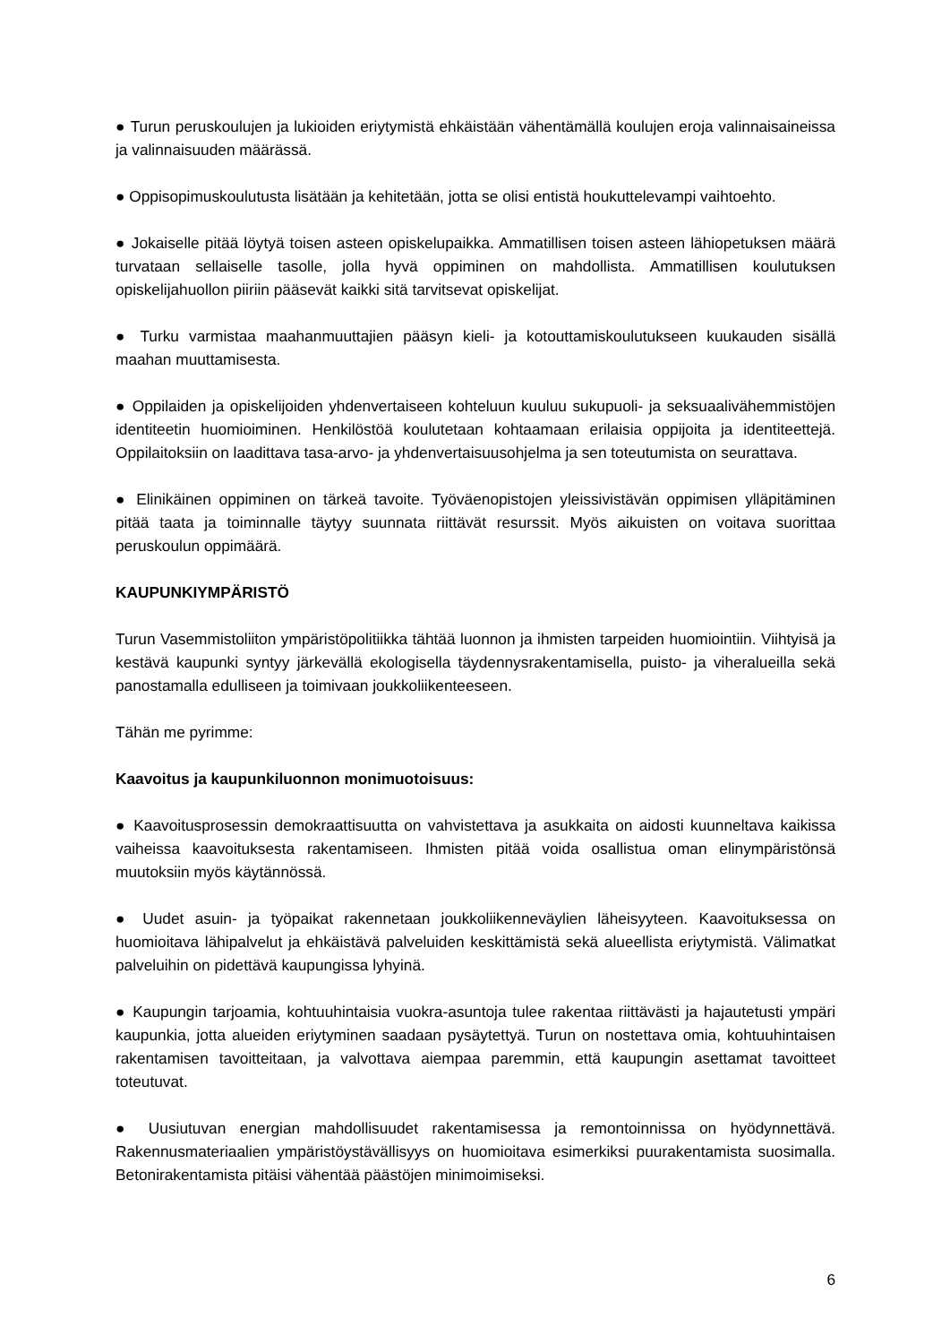● Turun peruskoulujen ja lukioiden eriytymistä ehkäistään vähentämällä koulujen eroja valinnaisaineissa ja valinnaisuuden määrässä.
● Oppisopimuskoulutusta lisätään ja kehitetään, jotta se olisi entistä houkuttelevampi vaihtoehto.
● Jokaiselle pitää löytyä toisen asteen opiskelupaikka. Ammatillisen toisen asteen lähiopetuksen määrä turvataan sellaiselle tasolle, jolla hyvä oppiminen on mahdollista. Ammatillisen koulutuksen opiskelijahuollon piiriin pääsevät kaikki sitä tarvitsevat opiskelijat.
● Turku varmistaa maahanmuuttajien pääsyn kieli- ja kotouttamiskoulutukseen kuukauden sisällä maahan muuttamisesta.
● Oppilaiden ja opiskelijoiden yhdenvertaiseen kohteluun kuuluu sukupuoli- ja seksuaalivähemmistöjen identiteetin huomioiminen. Henkilöstöä koulutetaan kohtaamaan erilaisia oppijoita ja identiteettejä. Oppilaitoksiin on laadittava tasa-arvo- ja yhdenvertaisuusohjelma ja sen toteutumista on seurattava.
● Elinikäinen oppiminen on tärkeä tavoite. Työväenopistojen yleissivistävän oppimisen ylläpitäminen pitää taata ja toiminnalle täytyy suunnata riittävät resurssit. Myös aikuisten on voitava suorittaa peruskoulun oppimäärä.
KAUPUNKIYMPÄRISTÖ
Turun Vasemmistoliiton ympäristöpolitiikka tähtää luonnon ja ihmisten tarpeiden huomiointiin. Viihtyisä ja kestävä kaupunki syntyy järkevällä ekologisella täydennysrakentamisella, puisto- ja viheralueilla sekä panostamalla edulliseen ja toimivaan joukkoliikenteeseen.
Tähän me pyrimme:
Kaavoitus ja kaupunkiluonnon monimuotoisuus:
● Kaavoitusprosessin demokraattisuutta on vahvistettava ja asukkaita on aidosti kuunneltava kaikissa vaiheissa kaavoituksesta rakentamiseen. Ihmisten pitää voida osallistua oman elinympäristönsä muutoksiin myös käytännössä.
● Uudet asuin- ja työpaikat rakennetaan joukkoliikenneväylien läheisyyteen. Kaavoituksessa on huomioitava lähipalvelut ja ehkäistävä palveluiden keskittämistä sekä alueellista eriytymistä. Välimatkat palveluihin on pidettävä kaupungissa lyhyinä.
● Kaupungin tarjoamia, kohtuuhintaisia vuokra-asuntoja tulee rakentaa riittävästi ja hajautetusti ympäri kaupunkia, jotta alueiden eriytyminen saadaan pysäytettyä. Turun on nostettava omia, kohtuuhintaisen rakentamisen tavoitteitaan, ja valvottava aiempaa paremmin, että kaupungin asettamat tavoitteet toteutuvat.
● Uusiutuvan energian mahdollisuudet rakentamisessa ja remontoinnissa on hyödynnettävä. Rakennusmateriaalien ympäristöystävällisyys on huomioitava esimerkiksi puurakentamista suosimalla. Betonirakentamista pitäisi vähentää päästöjen minimoimiseksi.
6